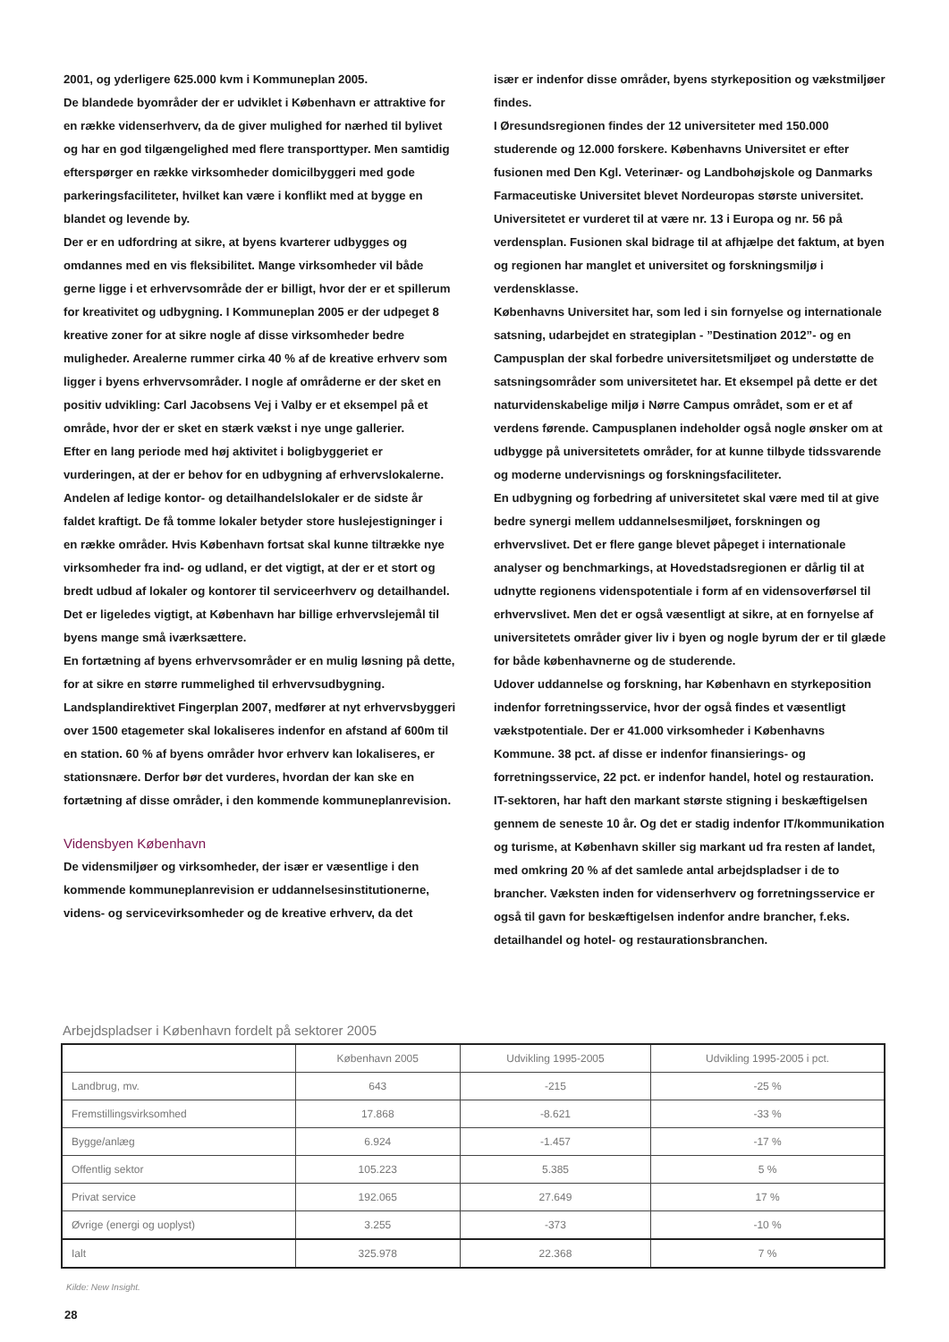2001, og yderligere 625.000 kvm i Kommuneplan 2005.
De blandede byområder der er udviklet i København er attraktive for en række videnserhverv, da de giver mulighed for nærhed til bylivet og har en god tilgængelighed med flere transporttyper. Men samtidig efterspørger en række virksomheder domicilbyggeri med gode parkeringsfaciliteter, hvilket kan være i konflikt med at bygge en blandet og levende by.
Der er en udfordring at sikre, at byens kvarterer udbygges og omdannes med en vis fleksibilitet. Mange virksomheder vil både gerne ligge i et erhvervsområde der er billigt, hvor der er et spillerum for kreativitet og udbygning. I Kommuneplan 2005 er der udpeget 8 kreative zoner for at sikre nogle af disse virksomheder bedre muligheder. Arealerne rummer cirka 40 % af de kreative erhverv som ligger i byens erhvervsområder. I nogle af områderne er der sket en positiv udvikling: Carl Jacobsens Vej i Valby er et eksempel på et område, hvor der er sket en stærk vækst i nye unge gallerier.
Efter en lang periode med høj aktivitet i boligbyggeriet er vurderingen, at der er behov for en udbygning af erhvervslokalerne. Andelen af ledige kontor- og detailhandelslokaler er de sidste år faldet kraftigt. De få tomme lokaler betyder store huslejestigninger i en række områder. Hvis København fortsat skal kunne tiltrække nye virksomheder fra ind- og udland, er det vigtigt, at der er et stort og bredt udbud af lokaler og kontorer til serviceerhverv og detailhandel. Det er ligeledes vigtigt, at København har billige erhvervslejemål til byens mange små iværksættere.
En fortætning af byens erhvervsområder er en mulig løsning på dette, for at sikre en større rummelighed til erhvervsudbygning. Landsplandirektivet Fingerplan 2007, medfører at nyt erhvervsbyggeri over 1500 etagemeter skal lokaliseres indenfor en afstand af 600m til en station. 60 % af byens områder hvor erhverv kan lokaliseres, er stationsnære. Derfor bør det vurderes, hvordan der kan ske en fortætning af disse områder, i den kommende kommuneplanrevision.
Vidensbyen København
De vidensmiljøer og virksomheder, der især er væsentlige i den kommende kommuneplanrevision er uddannelsesinstitutionerne, videns- og servicevirksomheder og de kreative erhverv, da det
især er indenfor disse områder, byens styrkeposition og vækstmiljøer findes.
I Øresundsregionen findes der 12 universiteter med 150.000 studerende og 12.000 forskere. Københavns Universitet er efter fusionen med Den Kgl. Veterinær- og Landbohøjskole og Danmarks Farmaceutiske Universitet blevet Nordeuropas største universitet. Universitetet er vurderet til at være nr. 13 i Europa og nr. 56 på verdensplan. Fusionen skal bidrage til at afhjælpe det faktum, at byen og regionen har manglet et universitet og forskningsmiljø i verdensklasse.
Københavns Universitet har, som led i sin fornyelse og internationale satsning, udarbejdet en strategiplan - ”Destination 2012”- og en Campusplan der skal forbedre universitetsmiljøet og understøtte de satsningsområder som universitetet har. Et eksempel på dette er det naturvidenskabelige miljø i Nørre Campus området, som er et af verdens førende. Campusplanen indeholder også nogle ønsker om at udbygge på universitetets områder, for at kunne tilbyde tidssvarende og moderne undervisnings og forskningsfaciliteter.
En udbygning og forbedring af universitetet skal være med til at give bedre synergi mellem uddannelsesmiljøet, forskningen og erhvervslivet. Det er flere gange blevet påpeget i internationale analyser og benchmarkings, at Hovedstadsregionen er dårlig til at udnytte regionens videnspotentiale i form af en vidensoverførsel til erhvervslivet. Men det er også væsentligt at sikre, at en fornyelse af universitetets områder giver liv i byen og nogle byrum der er til glæde for både københavnerne og de studerende.
Udover uddannelse og forskning, har København en styrkeposition indenfor forretningsservice, hvor der også findes et væsentligt vækstpotentiale. Der er 41.000 virksomheder i Københavns Kommune. 38 pct. af disse er indenfor finansierings- og forretningsservice, 22 pct. er indenfor handel, hotel og restauration. IT-sektoren, har haft den markant største stigning i beskæftigelsen gennem de seneste 10 år. Og det er stadig indenfor IT/kommunikation og turisme, at København skiller sig markant ud fra resten af landet, med omkring 20 % af det samlede antal arbejdspladser i de to brancher. Væksten inden for videnserhverv og forretningsservice er også til gavn for beskæftigelsen indenfor andre brancher, f.eks. detailhandel og hotel- og restaurationsbranchen.
Arbejdspladser i København fordelt på sektorer 2005
| | København 2005 | Udvikling 1995-2005 | Udvikling 1995-2005 i pct. |
| --- | --- | --- | --- |
| Landbrug, mv. | 643 | -215 | -25 % |
| Fremstillingsvirksomhed | 17.868 | -8.621 | -33 % |
| Bygge/anlæg | 6.924 | -1.457 | -17 % |
| Offentlig sektor | 105.223 | 5.385 | 5 % |
| Privat service | 192.065 | 27.649 | 17 % |
| Øvrige (energi og uoplyst) | 3.255 | -373 | -10 % |
| Ialt | 325.978 | 22.368 | 7 % |
Kilde: New Insight.
28